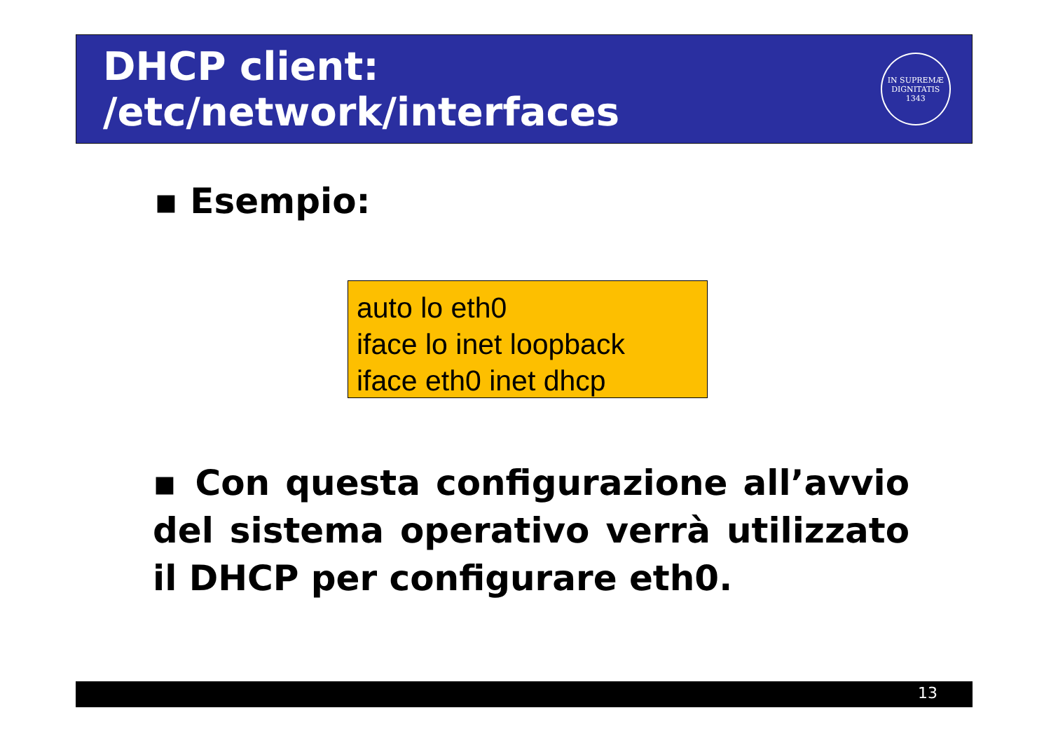DHCP client: /etc/network/interfaces
IN SUPREMÆ DIGNITATIS
1343
▪ Esempio:
auto lo eth0
iface lo inet loopback
iface eth0 inet dhcp
▪ Con questa configurazione all’avvio del sistema operativo verrà utilizzato il DHCP per configurare eth0.
13